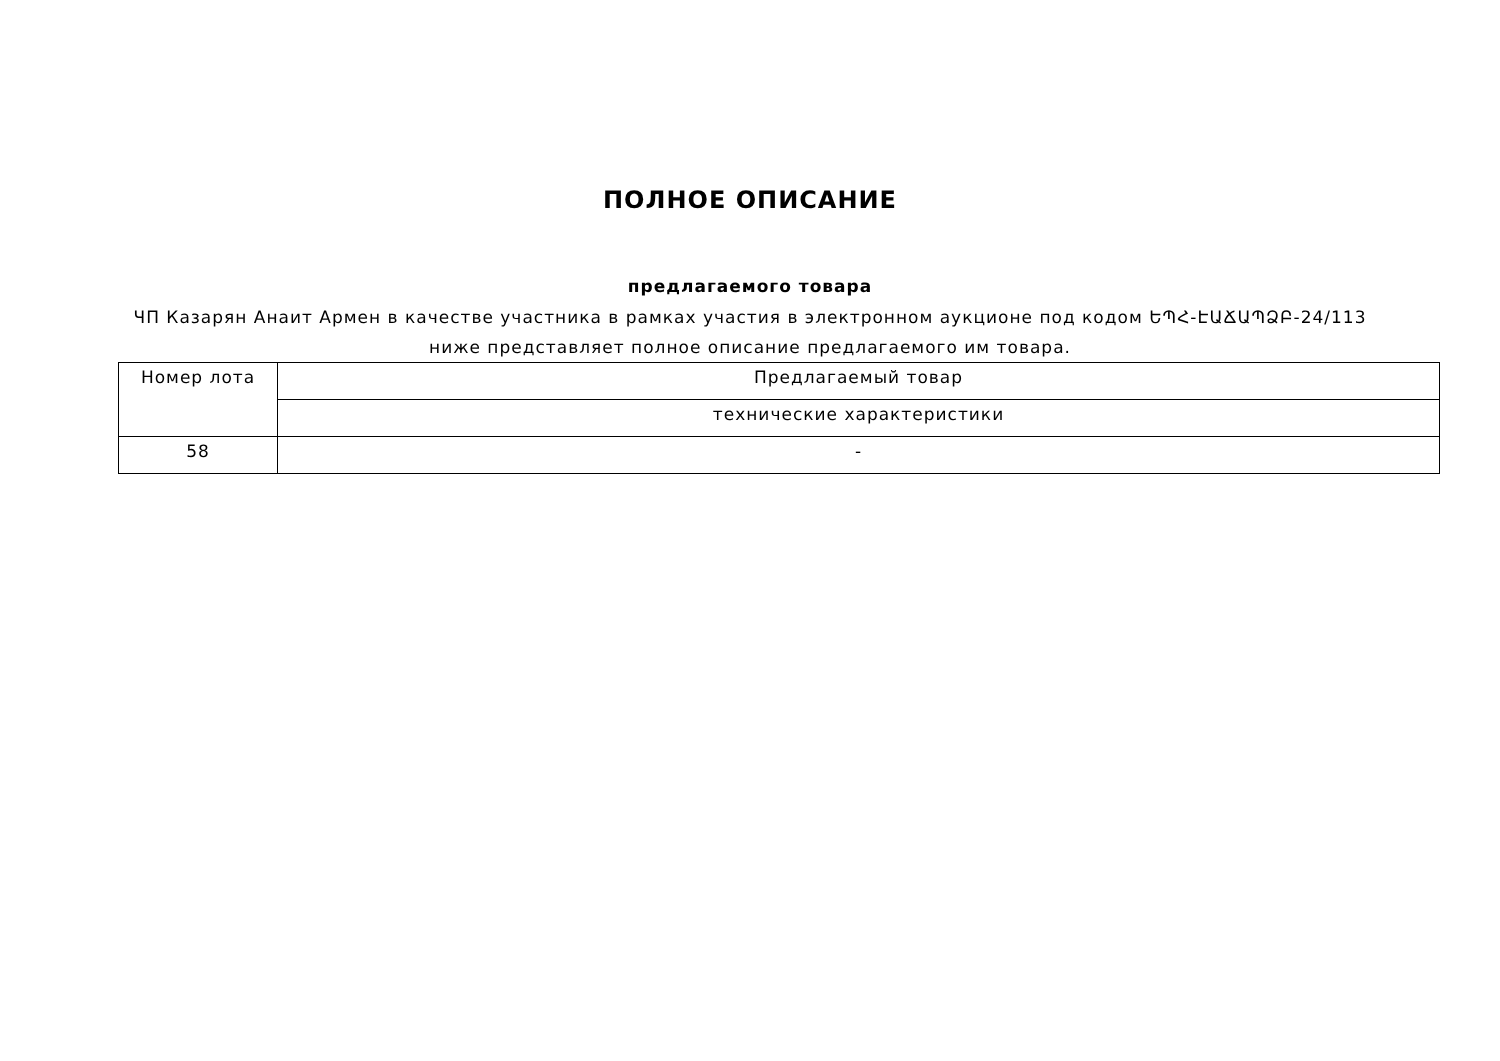ПОЛНОЕ ОПИСАНИЕ
предлагаемого товара
ЧП Казарян Анаит Армен в качестве участника в рамках участия в электронном аукционе под кодом ԵՊՀ-ԷԱՃԱՊՁԲ-24/113 ниже представляет полное описание предлагаемого им товара.
| Номер лота | Предлагаемый товар |
| --- | --- |
| | технические характеристики |
| 58 | - |